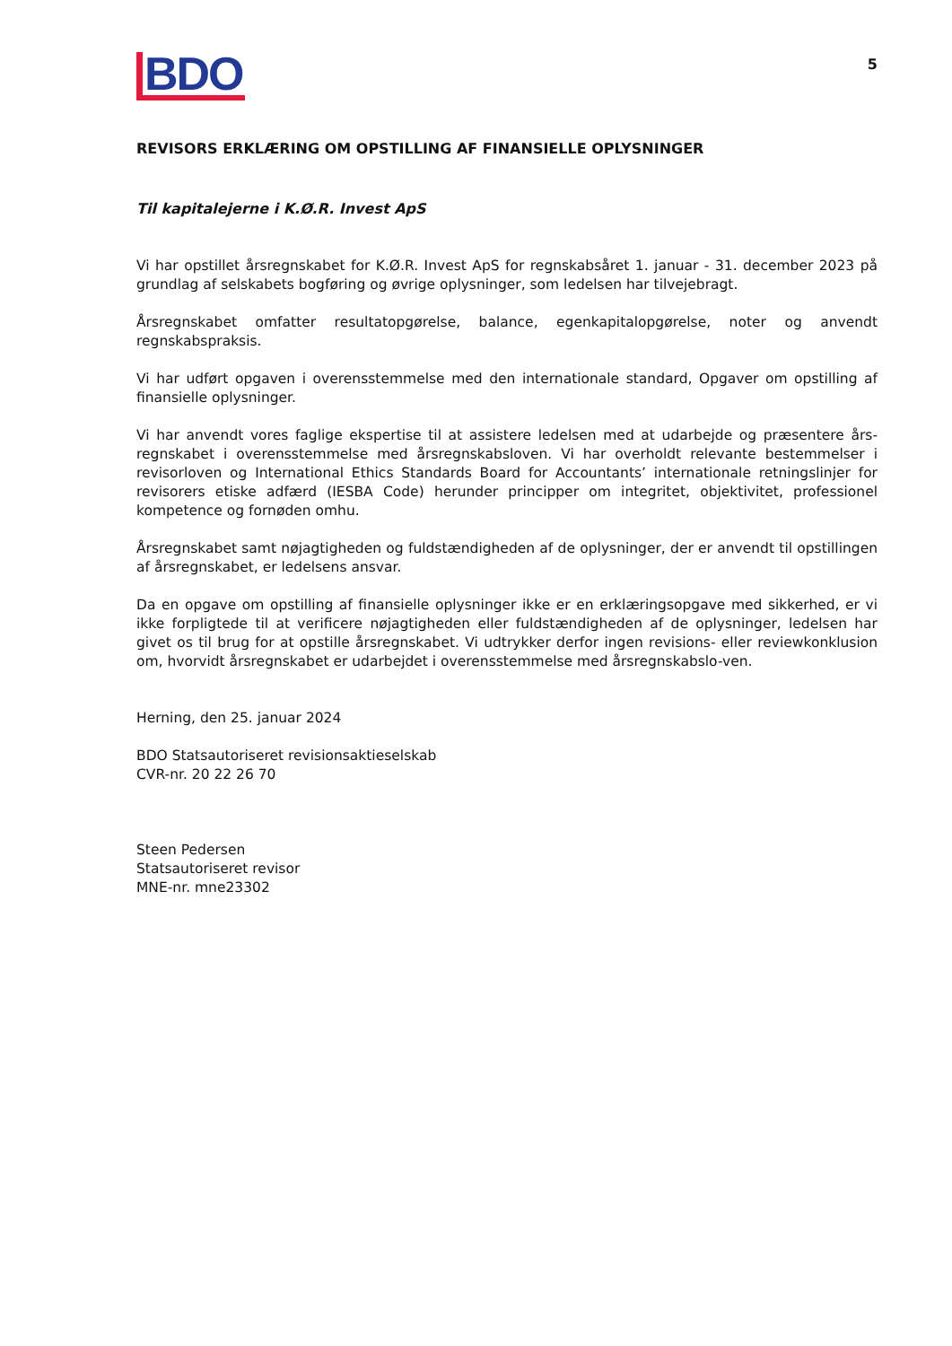BDO
5
REVISORS ERKLÆRING OM OPSTILLING AF FINANSIELLE OPLYSNINGER
Til kapitalejerne i K.Ø.R. Invest ApS
Vi har opstillet årsregnskabet for K.Ø.R. Invest ApS for regnskabsåret 1. januar - 31. december 2023 på grundlag af selskabets bogføring og øvrige oplysninger, som ledelsen har tilvejebragt.
Årsregnskabet omfatter resultatopgørelse, balance, egenkapitalopgørelse, noter og anvendt regnskabspraksis.
Vi har udført opgaven i overensstemmelse med den internationale standard, Opgaver om opstilling af finansielle oplysninger.
Vi har anvendt vores faglige ekspertise til at assistere ledelsen med at udarbejde og præsentere års-regnskabet i overensstemmelse med årsregnskabsloven. Vi har overholdt relevante bestemmelser i revisorloven og International Ethics Standards Board for Accountants’ internationale retningslinjer for revisorers etiske adfærd (IESBA Code) herunder principper om integritet, objektivitet, professionel kompetence og fornøden omhu.
Årsregnskabet samt nøjagtigheden og fuldstændigheden af de oplysninger, der er anvendt til opstillingen af årsregnskabet, er ledelsens ansvar.
Da en opgave om opstilling af finansielle oplysninger ikke er en erklæringsopgave med sikkerhed, er vi ikke forpligtede til at verificere nøjagtigheden eller fuldstændigheden af de oplysninger, ledelsen har givet os til brug for at opstille årsregnskabet. Vi udtrykker derfor ingen revisions- eller reviewkonklusion om, hvorvidt årsregnskabet er udarbejdet i overensstemmelse med årsregnskabslo-ven.
Herning, den 25. januar 2024
BDO Statsautoriseret revisionsaktieselskab
CVR-nr. 20 22 26 70
Steen Pedersen
Statsautoriseret revisor
MNE-nr. mne23302